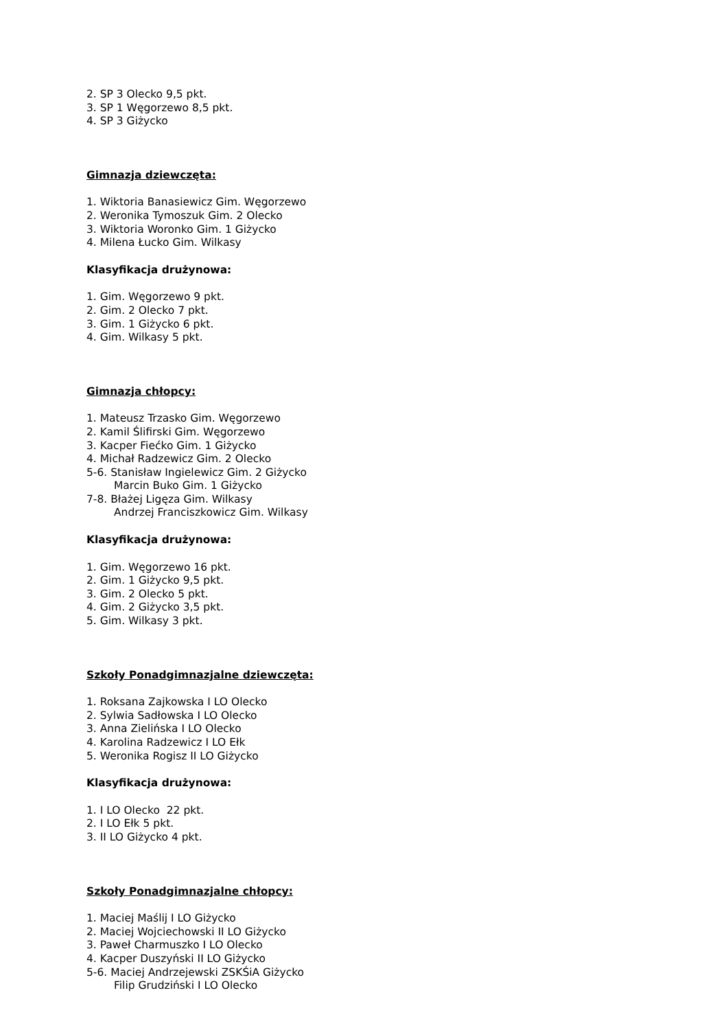2. SP 3 Olecko 9,5 pkt.
3. SP 1 Węgorzewo 8,5 pkt.
4. SP 3 Giżycko
Gimnazja dziewczęta:
1. Wiktoria Banasiewicz Gim. Węgorzewo
2. Weronika Tymoszuk Gim. 2 Olecko
3. Wiktoria Woronko Gim. 1 Giżycko
4. Milena Łucko Gim. Wilkasy
Klasyfikacja drużynowa:
1. Gim. Węgorzewo 9 pkt.
2. Gim. 2 Olecko 7 pkt.
3. Gim. 1 Giżycko 6 pkt.
4. Gim. Wilkasy 5 pkt.
Gimnazja chłopcy:
1. Mateusz Trzasko Gim. Węgorzewo
2. Kamil Ślifirski Gim. Węgorzewo
3. Kacper Fiećko Gim. 1 Giżycko
4. Michał Radzewicz Gim. 2 Olecko
5-6. Stanisław Ingielewicz Gim. 2 Giżycko
Marcin Buko Gim. 1 Giżycko
7-8. Błażej Ligęza Gim. Wilkasy
Andrzej Franciszkowicz Gim. Wilkasy
Klasyfikacja drużynowa:
1. Gim. Węgorzewo 16 pkt.
2. Gim. 1 Giżycko 9,5 pkt.
3. Gim. 2 Olecko 5 pkt.
4. Gim. 2 Giżycko 3,5 pkt.
5. Gim. Wilkasy 3 pkt.
Szkoły Ponadgimnazjalne dziewczęta:
1. Roksana Zajkowska I LO Olecko
2. Sylwia Sadłowska I LO Olecko
3. Anna Zielińska I LO Olecko
4. Karolina Radzewicz I LO Ełk
5. Weronika Rogisz II LO Giżycko
Klasyfikacja drużynowa:
1. I LO Olecko 22 pkt.
2. I LO Ełk 5 pkt.
3. II LO Giżycko 4 pkt.
Szkoły Ponadgimnazjalne chłopcy:
1. Maciej Maślij I LO Giżycko
2. Maciej Wojciechowski II LO Giżycko
3. Paweł Charmuszko I LO Olecko
4. Kacper Duszyński II LO Giżycko
5-6. Maciej Andrzejewski ZSKŚiA Giżycko
Filip Grudziński I LO Olecko